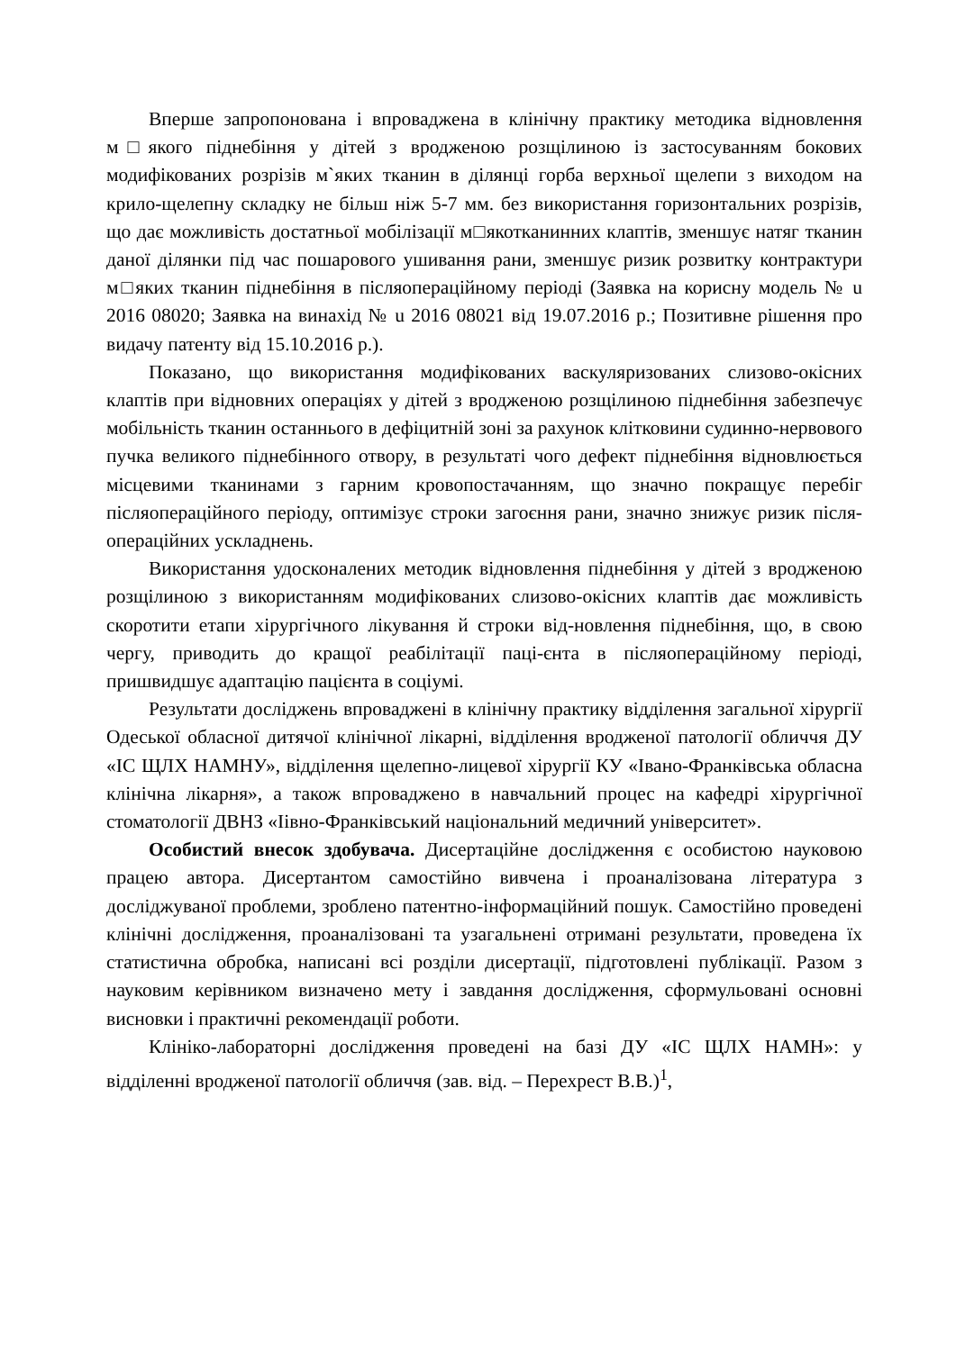Вперше запропонована і впроваджена в клінічну практику методика відновлення м□якого піднебіння у дітей з вродженою розщілиною із застосуванням бокових модифікованих розрізів м`яких тканин в ділянці горба верхньої щелепи з виходом на крило-щелепну складку не більш ніж 5-7 мм. без використання горизонтальних розрізів, що дає можливість достатньої мобілізації м□якотканинних клаптів, зменшує натяг тканин даної ділянки під час пошарового ушивання рани, зменшує ризик розвитку контрактури м□яких тканин піднебіння в післяопераційному періоді (Заявка на корисну модель № u 2016 08020; Заявка на винахід № u 2016 08021 від 19.07.2016 р.; Позитивне рішення про видачу патенту від 15.10.2016 р.).
Показано, що використання модифікованих васкуляризованих слизово-окісних клаптів при відновних операціях у дітей з вродженою розщілиною піднебіння забезпечує мобільність тканин останнього в дефіцитній зоні за рахунок клітковини судинно-нервового пучка великого піднебінного отвору, в результаті чого дефект піднебіння відновлюється місцевими тканинами з гарним кровопостачанням, що значно покращує перебіг післяопераційного періоду, оптимізує строки загоєння рани, значно знижує ризик після-операційних ускладнень.
Використання удосконалених методик відновлення піднебіння у дітей з вродженою розщілиною з використанням модифікованих слизово-окісних клаптів дає можливість скоротити етапи хірургічного лікування й строки від-новлення піднебіння, що, в свою чергу, приводить до кращої реабілітації паці-єнта в післяопераційному періоді, пришвидшує адаптацію пацієнта в соціумі.
Результати досліджень впроваджені в клінічну практику відділення загальної хірургії Одеської обласної дитячої клінічної лікарні, відділення вродженої патології обличчя ДУ «ІС ЩЛХ НАМНУ», відділення щелепно-лицевої хірургії КУ «Івано-Франківська обласна клінічна лікарня», а також впроваджено в навчальний процес на кафедрі хірургічної стоматології ДВНЗ «Іівно-Франківський національний медичний університет».
Особистий внесок здобувача. Дисертаційне дослідження є особистою науковою працею автора. Дисертантом самостійно вивчена і проаналізована література з досліджуваної проблеми, зроблено патентно-інформаційний пошук. Самостійно проведені клінічні дослідження, проаналізовані та узагальнені отримані результати, проведена їх статистична обробка, написані всі розділи дисертації, підготовлені публікації. Разом з науковим керівником визначено мету і завдання дослідження, сформульовані основні висновки і практичні рекомендації роботи.
Клініко-лабораторні дослідження проведені на базі ДУ «ІС ЩЛХ НАМН»: у відділенні вродженої патології обличчя (зав. від. – Перехрест В.В.)<sup>1</sup>,